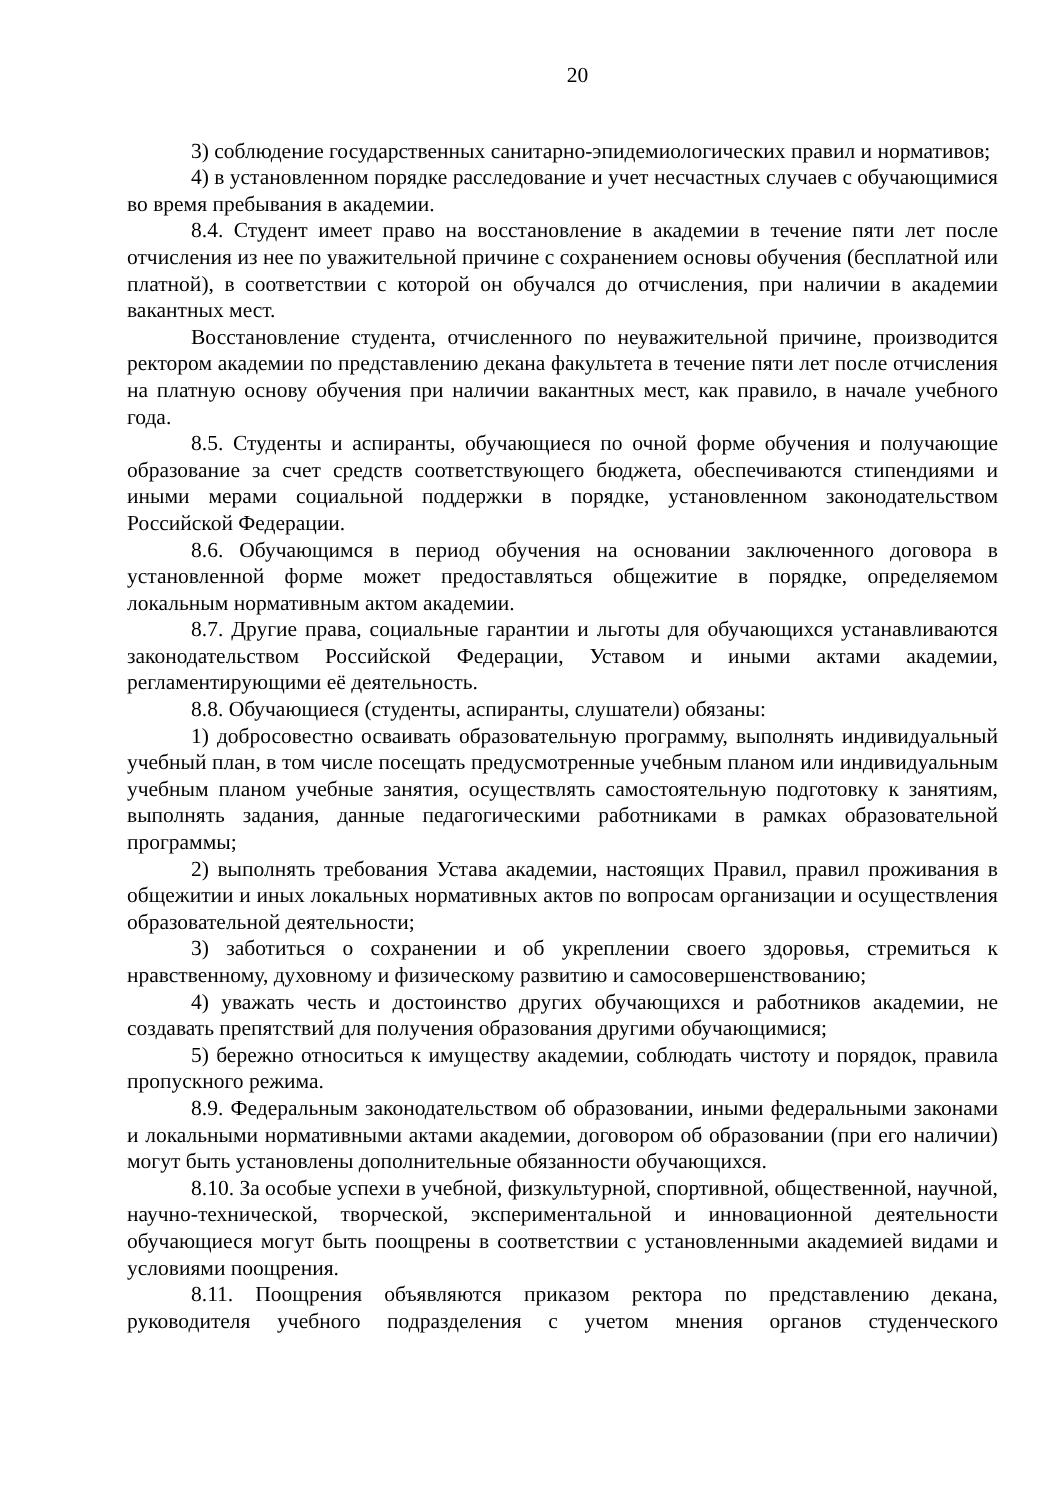20
3) соблюдение государственных санитарно-эпидемиологических правил и нормативов;
4) в установленном порядке расследование и учет несчастных случаев с обучающимися во время пребывания в академии.
8.4. Студент имеет право на восстановление в академии в течение пяти лет после отчисления из нее по уважительной причине с сохранением основы обучения (бесплатной или платной), в соответствии с которой он обучался до отчисления, при наличии в академии вакантных мест.
Восстановление студента, отчисленного по неуважительной причине, производится ректором академии по представлению декана факультета в течение пяти лет после отчисления на платную основу обучения при наличии вакантных мест, как правило, в начале учебного года.
8.5. Студенты и аспиранты, обучающиеся по очной форме обучения и получающие образование за счет средств соответствующего бюджета, обеспечиваются стипендиями и иными мерами социальной поддержки в порядке, установленном законодательством Российской Федерации.
8.6. Обучающимся в период обучения на основании заключенного договора в установленной форме может предоставляться общежитие в порядке, определяемом локальным нормативным актом академии.
8.7. Другие права, социальные гарантии и льготы для обучающихся устанавливаются законодательством Российской Федерации, Уставом и иными актами академии, регламентирующими её деятельность.
8.8. Обучающиеся (студенты, аспиранты, слушатели) обязаны:
1) добросовестно осваивать образовательную программу, выполнять индивидуальный учебный план, в том числе посещать предусмотренные учебным планом или индивидуальным учебным планом учебные занятия, осуществлять самостоятельную подготовку к занятиям, выполнять задания, данные педагогическими работниками в рамках образовательной программы;
2) выполнять требования Устава академии, настоящих Правил, правил проживания в общежитии и иных локальных нормативных актов по вопросам организации и осуществления образовательной деятельности;
3) заботиться о сохранении и об укреплении своего здоровья, стремиться к нравственному, духовному и физическому развитию и самосовершенствованию;
4) уважать честь и достоинство других обучающихся и работников академии, не создавать препятствий для получения образования другими обучающимися;
5) бережно относиться к имуществу академии, соблюдать чистоту и порядок, правила пропускного режима.
8.9. Федеральным законодательством об образовании, иными федеральными законами и локальными нормативными актами академии, договором об образовании (при его наличии) могут быть установлены дополнительные обязанности обучающихся.
8.10. За особые успехи в учебной, физкультурной, спортивной, общественной, научной, научно-технической, творческой, экспериментальной и инновационной деятельности обучающиеся могут быть поощрены в соответствии с установленными академией видами и условиями поощрения.
8.11. Поощрения объявляются приказом ректора по представлению декана, руководителя учебного подразделения с учетом мнения органов студенческого